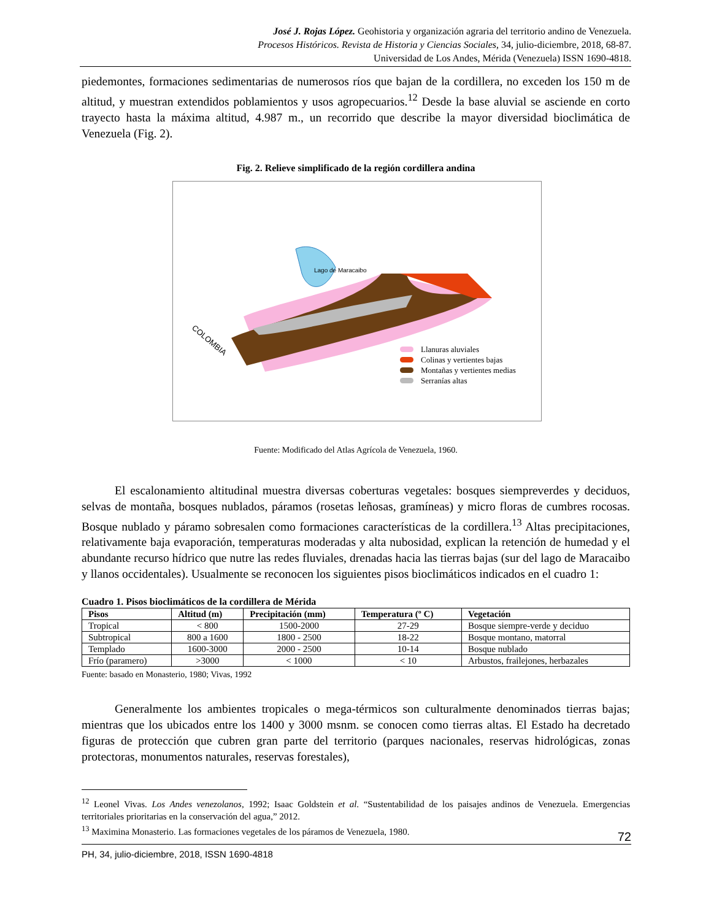José J. Rojas López. Geohistoria y organización agraria del territorio andino de Venezuela.
Procesos Históricos. Revista de Historia y Ciencias Sociales, 34, julio-diciembre, 2018, 68-87.
Universidad de Los Andes, Mérida (Venezuela) ISSN 1690-4818.
piedemontes, formaciones sedimentarias de numerosos ríos que bajan de la cordillera, no exceden los 150 m de altitud, y muestran extendidos poblamientos y usos agropecuarios.<sup>12</sup> Desde la base aluvial se asciende en corto trayecto hasta la máxima altitud, 4.987 m., un recorrido que describe la mayor diversidad bioclimática de Venezuela (Fig. 2).
Fig. 2. Relieve simplificado de la región cordillera andina
Lago de Maracaibo
COLOMBIA
Llanuras aluviales
Colinas y vertientes bajas
Montañas y vertientes medias
Serranías altas
Fuente: Modificado del Atlas Agrícola de Venezuela, 1960.
El escalonamiento altitudinal muestra diversas coberturas vegetales: bosques siempreverdes y deciduos, selvas de montaña, bosques nublados, páramos (rosetas leñosas, gramíneas) y micro floras de cumbres rocosas. Bosque nublado y páramo sobresalen como formaciones características de la cordillera.<sup>13</sup> Altas precipitaciones, relativamente baja evaporación, temperaturas moderadas y alta nubosidad, explican la retención de humedad y el abundante recurso hídrico que nutre las redes fluviales, drenadas hacia las tierras bajas (sur del lago de Maracaibo y llanos occidentales). Usualmente se reconocen los siguientes pisos bioclimáticos indicados en el cuadro 1:
Cuadro 1. Pisos bioclimáticos de la cordillera de Mérida
| Pisos | Altitud (m) | Precipitación (mm) | Temperatura (º C) | Vegetación |
| --- | --- | --- | --- | --- |
| Tropical | < 800 | 1500-2000 | 27-29 | Bosque siempre-verde y deciduo |
| Subtropical | 800 a 1600 | 1800 - 2500 | 18-22 | Bosque montano, matorral |
| Templado | 1600-3000 | 2000 - 2500 | 10-14 | Bosque nublado |
| Frío (paramero) | >3000 | < 1000 | < 10 | Arbustos, frailejones, herbazales |
Fuente: basado en Monasterio, 1980; Vivas, 1992
Generalmente los ambientes tropicales o mega-térmicos son culturalmente denominados tierras bajas; mientras que los ubicados entre los 1400 y 3000 msnm. se conocen como tierras altas. El Estado ha decretado figuras de protección que cubren gran parte del territorio (parques nacionales, reservas hidrológicas, zonas protectoras, monumentos naturales, reservas forestales),
<sup>12</sup> Leonel Vivas. Los Andes venezolanos, 1992; Isaac Goldstein et al. “Sustentabilidad de los paisajes andinos de Venezuela. Emergencias territoriales prioritarias en la conservación del agua,” 2012.
<sup>13</sup> Maximina Monasterio. Las formaciones vegetales de los páramos de Venezuela, 1980.
72
PH, 34, julio-diciembre, 2018, ISSN 1690-4818